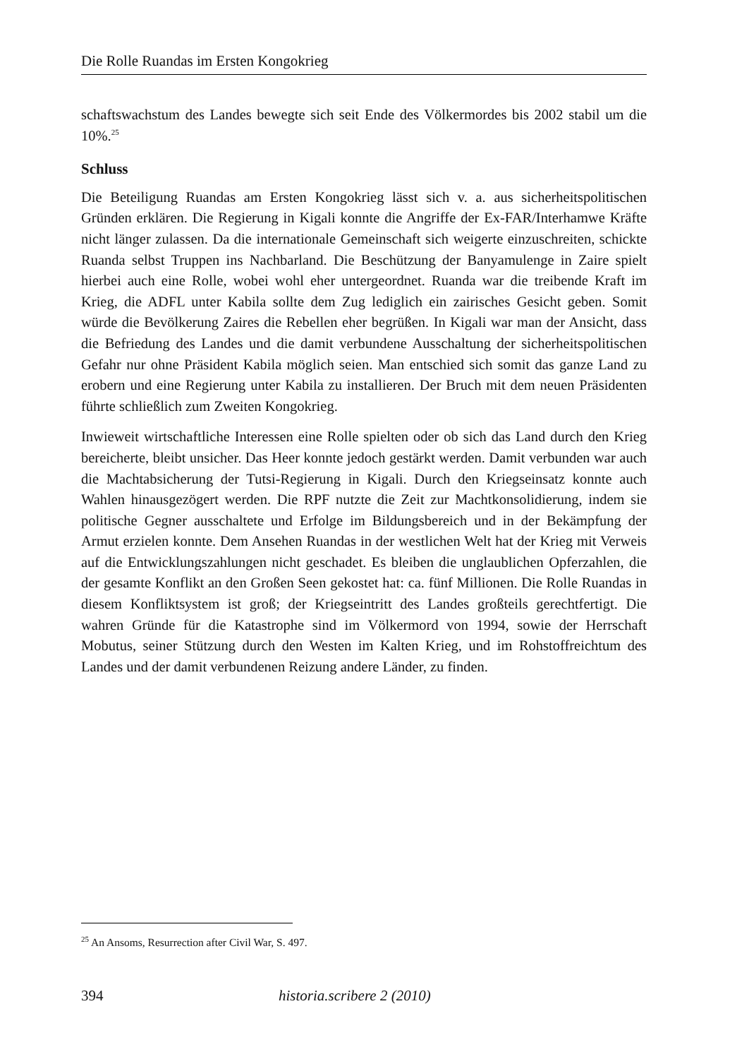Die Rolle Ruandas im Ersten Kongokrieg
schaftswachstum des Landes bewegte sich seit Ende des Völkermordes bis 2002 stabil um die 10%.<sup>25</sup>
Schluss
Die Beteiligung Ruandas am Ersten Kongokrieg lässt sich v. a. aus sicherheits­politischen Gründen erklären. Die Regierung in Kigali konnte die Angriffe der Ex-FAR/Interhamwe Kräfte nicht länger zulassen. Da die internationale Gemeinschaft sich weigerte einzuschreiten, schickte Ruanda selbst Truppen ins Nachbarland. Die Beschützung der Banyamulenge in Zaire spielt hierbei auch eine Rolle, wobei wohl eher untergeordnet. Ruanda war die treibende Kraft im Krieg, die ADFL unter Kabila sollte dem Zug lediglich ein zairisches Gesicht geben. Somit würde die Bevölkerung Zaires die Rebellen eher begrüßen. In Kigali war man der Ansicht, dass die Befriedung des Landes und die damit verbundene Ausschaltung der sicherheitspolitischen Gefahr nur ohne Präsident Kabila möglich seien. Man entschied sich somit das ganze Land zu erobern und eine Regierung unter Kabila zu installieren. Der Bruch mit dem neuen Präsidenten führte schließlich zum Zweiten Kongokrieg.
Inwieweit wirtschaftliche Interessen eine Rolle spielten oder ob sich das Land durch den Krieg bereicherte, bleibt unsicher. Das Heer konnte jedoch gestärkt werden. Damit verbunden war auch die Machtabsicherung der Tutsi-Regierung in Kigali. Durch den Kriegseinsatz konnte auch Wahlen hinausgezögert werden. Die RPF nutzte die Zeit zur Machtkonsolidierung, indem sie politische Gegner ausschaltete und Erfolge im Bildungsbereich und in der Bekämpfung der Armut erzielen konnte. Dem Ansehen Ruandas in der westlichen Welt hat der Krieg mit Verweis auf die Entwicklungs­zahlungen nicht geschadet. Es bleiben die unglaublichen Opferzahlen, die der gesamte Konflikt an den Großen Seen gekostet hat: ca. fünf Millionen. Die Rolle Ruandas in diesem Konfliktsystem ist groß; der Kriegseintritt des Landes großteils gerechtfertigt. Die wahren Gründe für die Katastrophe sind im Völkermord von 1994, sowie der Herrschaft Mobutus, seiner Stützung durch den Westen im Kalten Krieg, und im Rohstoffreichtum des Landes und der damit verbundenen Reizung andere Länder, zu finden.
<sup>25</sup> An Ansoms, Resurrection after Civil War, S. 497.
394 historia.scribere 2 (2010)